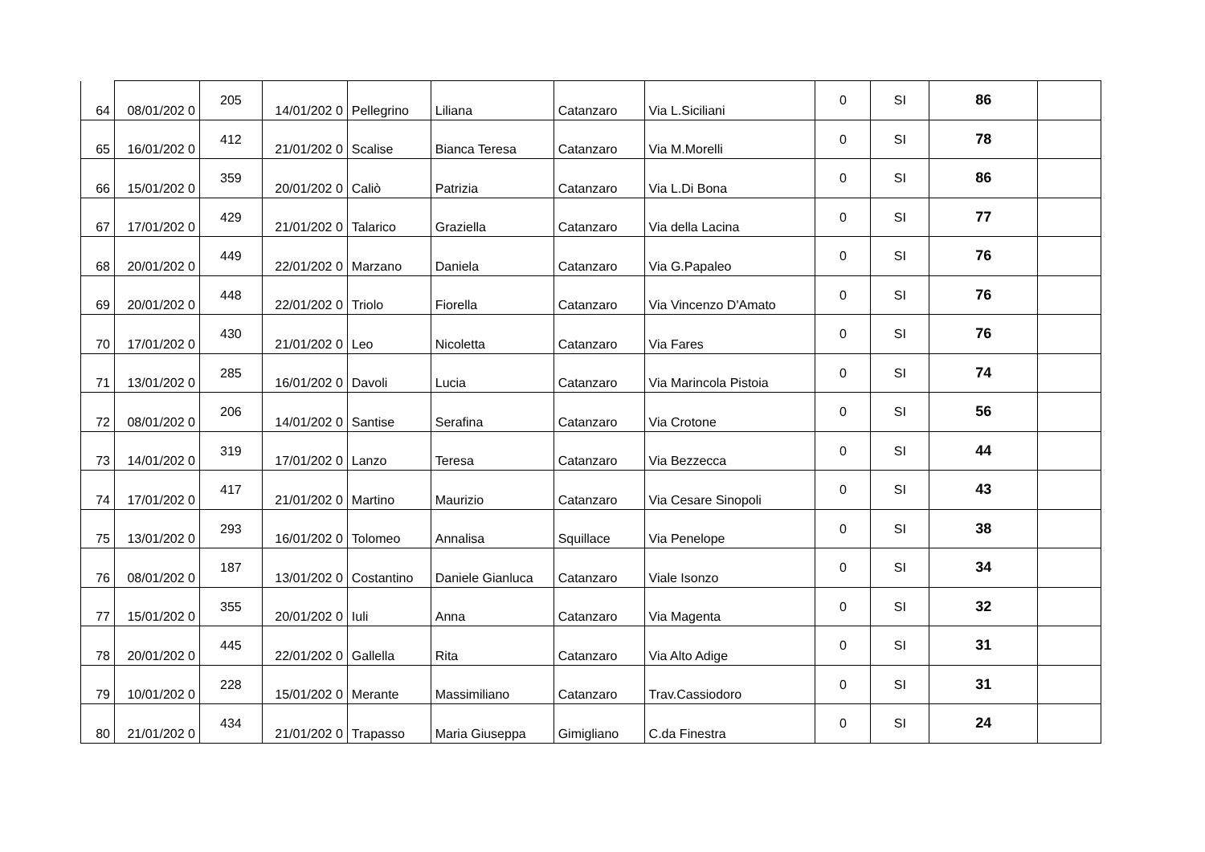| 64 | 08/01/202 0 | 205 | 14/01/202 0 | Pellegrino | Liliana | Catanzaro | Via L.Siciliani | 0 | SI | 86 | |
| 65 | 16/01/202 0 | 412 | 21/01/202 0 | Scalise | Bianca Teresa | Catanzaro | Via M.Morelli | 0 | SI | 78 | |
| 66 | 15/01/202 0 | 359 | 20/01/202 0 | Caliò | Patrizia | Catanzaro | Via L.Di Bona | 0 | SI | 86 | |
| 67 | 17/01/202 0 | 429 | 21/01/202 0 | Talarico | Graziella | Catanzaro | Via della Lacina | 0 | SI | 77 | |
| 68 | 20/01/202 0 | 449 | 22/01/202 0 | Marzano | Daniela | Catanzaro | Via G.Papaleo | 0 | SI | 76 | |
| 69 | 20/01/202 0 | 448 | 22/01/202 0 | Triolo | Fiorella | Catanzaro | Via Vincenzo D'Amato | 0 | SI | 76 | |
| 70 | 17/01/202 0 | 430 | 21/01/202 0 | Leo | Nicoletta | Catanzaro | Via Fares | 0 | SI | 76 | |
| 71 | 13/01/202 0 | 285 | 16/01/202 0 | Davoli | Lucia | Catanzaro | Via Marincola Pistoia | 0 | SI | 74 | |
| 72 | 08/01/202 0 | 206 | 14/01/202 0 | Santise | Serafina | Catanzaro | Via Crotone | 0 | SI | 56 | |
| 73 | 14/01/202 0 | 319 | 17/01/202 0 | Lanzo | Teresa | Catanzaro | Via Bezzecca | 0 | SI | 44 | |
| 74 | 17/01/202 0 | 417 | 21/01/202 0 | Martino | Maurizio | Catanzaro | Via Cesare Sinopoli | 0 | SI | 43 | |
| 75 | 13/01/202 0 | 293 | 16/01/202 0 | Tolomeo | Annalisa | Squillace | Via Penelope | 0 | SI | 38 | |
| 76 | 08/01/202 0 | 187 | 13/01/202 0 | Costantino | Daniele Gianluca | Catanzaro | Viale Isonzo | 0 | SI | 34 | |
| 77 | 15/01/202 0 | 355 | 20/01/202 0 | Iuli | Anna | Catanzaro | Via Magenta | 0 | SI | 32 | |
| 78 | 20/01/202 0 | 445 | 22/01/202 0 | Gallella | Rita | Catanzaro | Via Alto Adige | 0 | SI | 31 | |
| 79 | 10/01/202 0 | 228 | 15/01/202 0 | Merante | Massimiliano | Catanzaro | Trav.Cassiodoro | 0 | SI | 31 | |
| 80 | 21/01/202 0 | 434 | 21/01/202 0 | Trapasso | Maria Giuseppa | Gimigliano | C.da Finestra | 0 | SI | 24 | |